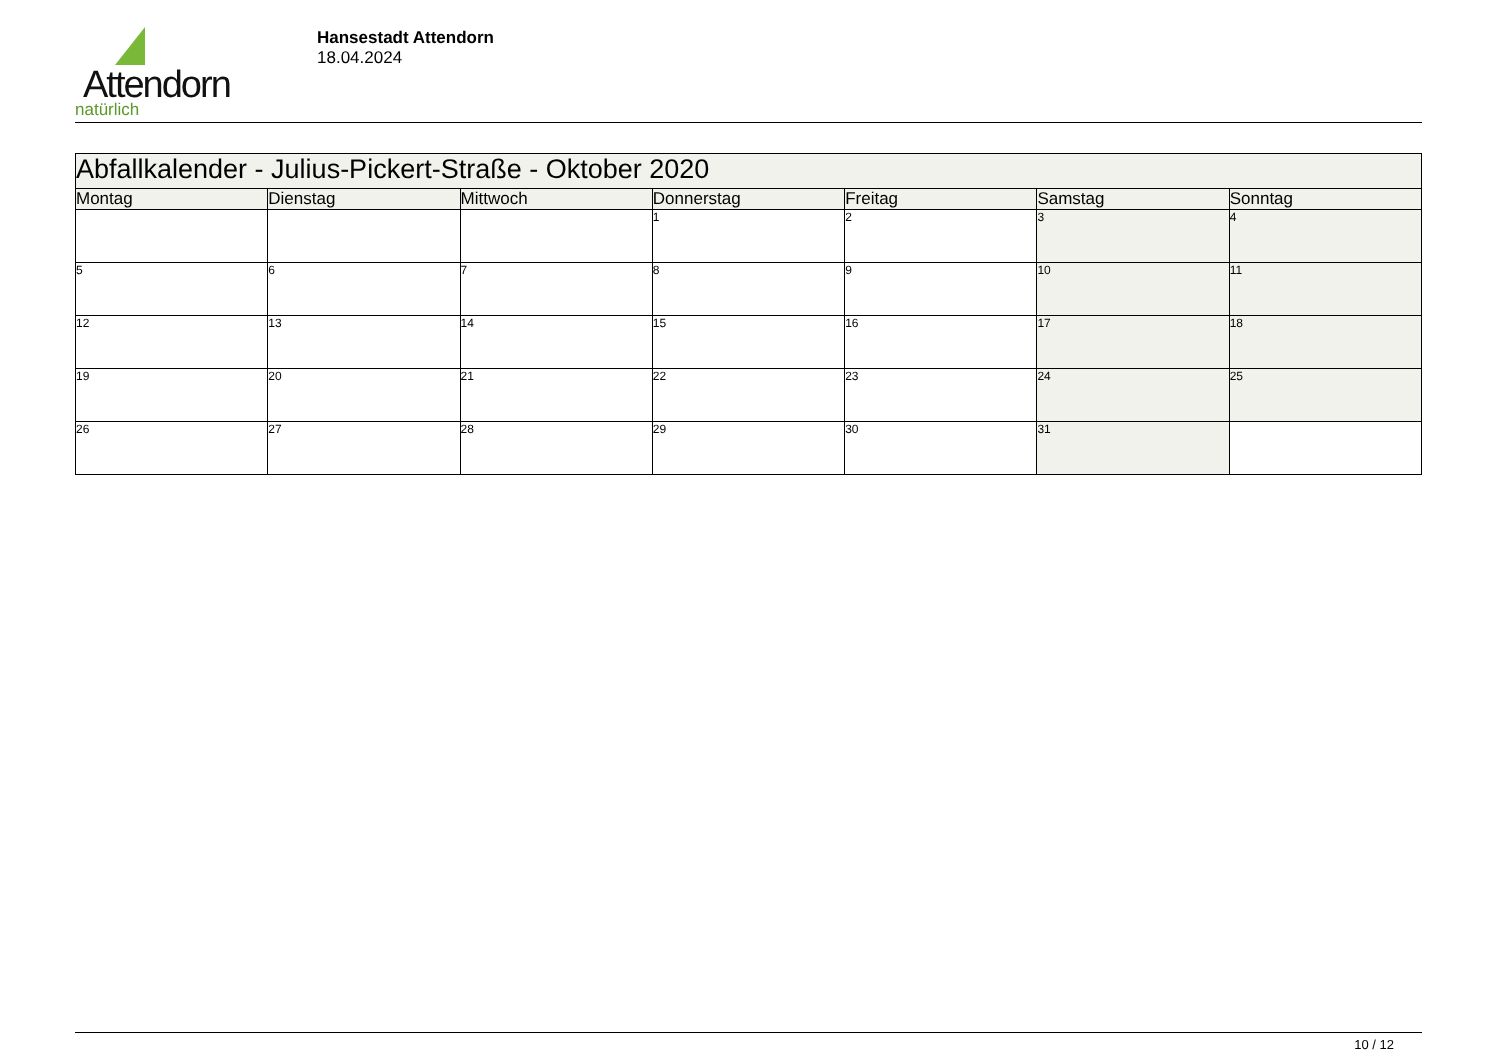Attendorn
natürlich
Hansestadt Attendorn
18.04.2024
| Abfallkalender - Julius-Pickert-Straße - Oktober 2020 | | | | | | |
| --- | --- | --- | --- | --- | --- | --- |
| Montag | Dienstag | Mittwoch | Donnerstag | Freitag | Samstag | Sonntag |
| | | | 1 | 2 | 3 | 4 |
| 5 | 6 | 7 | 8 | 9 | 10 | 11 |
| 12 | 13 | 14 | 15 | 16 | 17 | 18 |
| 19 | 20 | 21 | 22 | 23 | 24 | 25 |
| 26 | 27 | 28 | 29 | 30 | 31 | |
10 / 12